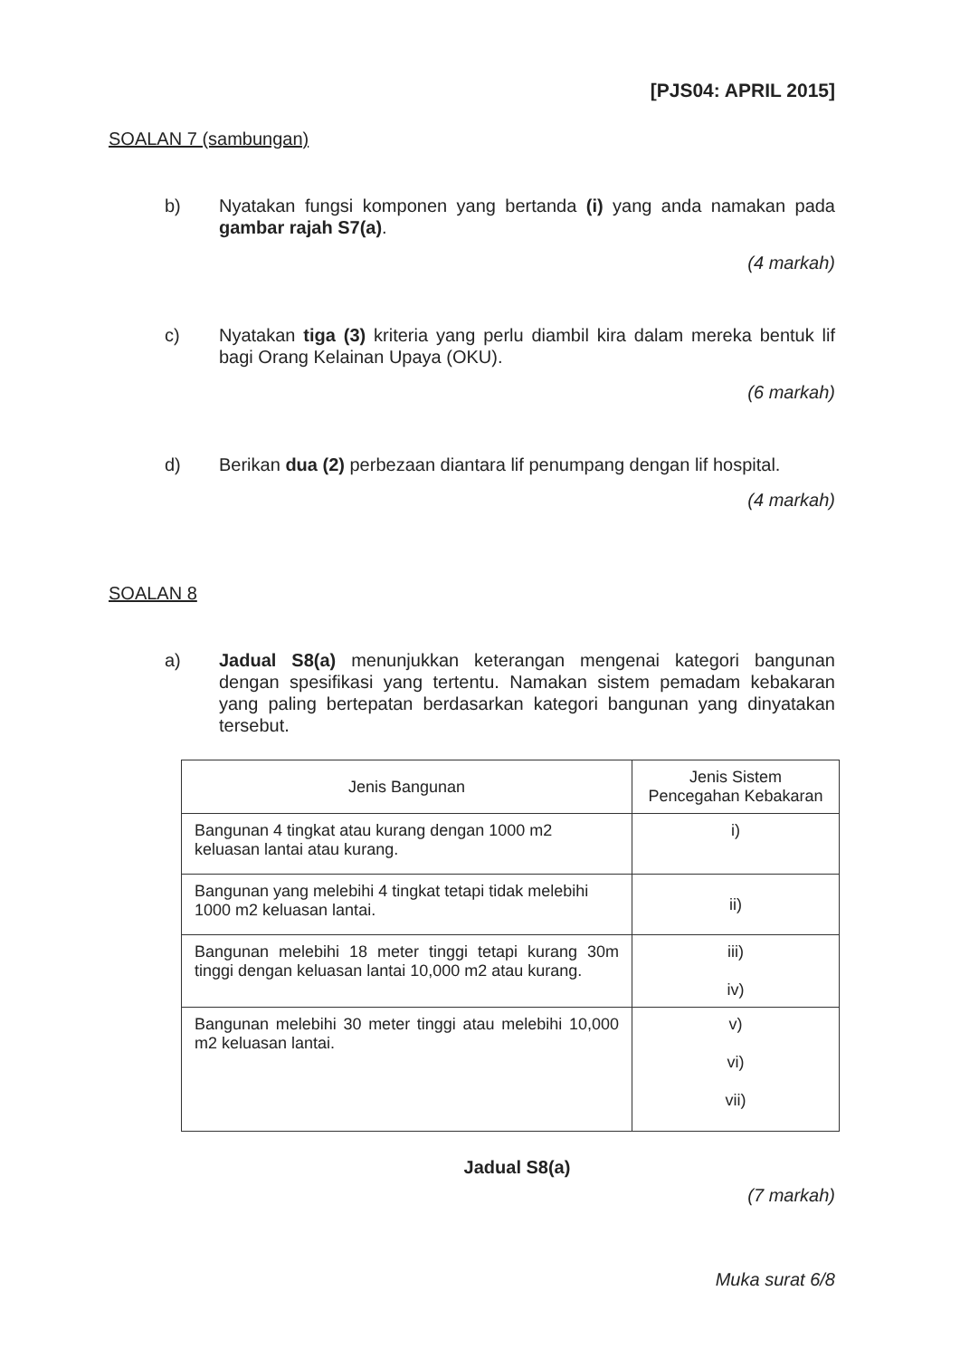[PJS04: APRIL 2015]
SOALAN 7 (sambungan)
b) Nyatakan fungsi komponen yang bertanda (i) yang anda namakan pada gambar rajah S7(a).
(4 markah)
c) Nyatakan tiga (3) kriteria yang perlu diambil kira dalam mereka bentuk lif bagi Orang Kelainan Upaya (OKU).
(6 markah)
d) Berikan dua (2) perbezaan diantara lif penumpang dengan lif hospital.
(4 markah)
SOALAN 8
a) Jadual S8(a) menunjukkan keterangan mengenai kategori bangunan dengan spesifikasi yang tertentu. Namakan sistem pemadam kebakaran yang paling bertepatan berdasarkan kategori bangunan yang dinyatakan tersebut.
| Jenis Bangunan | Jenis Sistem Pencegahan Kebakaran |
| --- | --- |
| Bangunan 4 tingkat atau kurang dengan 1000 m2 keluasan lantai atau kurang. | i) |
| Bangunan yang melebihi 4 tingkat tetapi tidak melebihi 1000 m2 keluasan lantai. | ii) |
| Bangunan melebihi 18 meter tinggi tetapi kurang 30m tinggi dengan keluasan lantai 10,000 m2 atau kurang. | iii) iv) |
| Bangunan melebihi 30 meter tinggi atau melebihi 10,000 m2 keluasan lantai. | v) vi) vii) |
Jadual S8(a)
(7 markah)
Muka surat 6/8